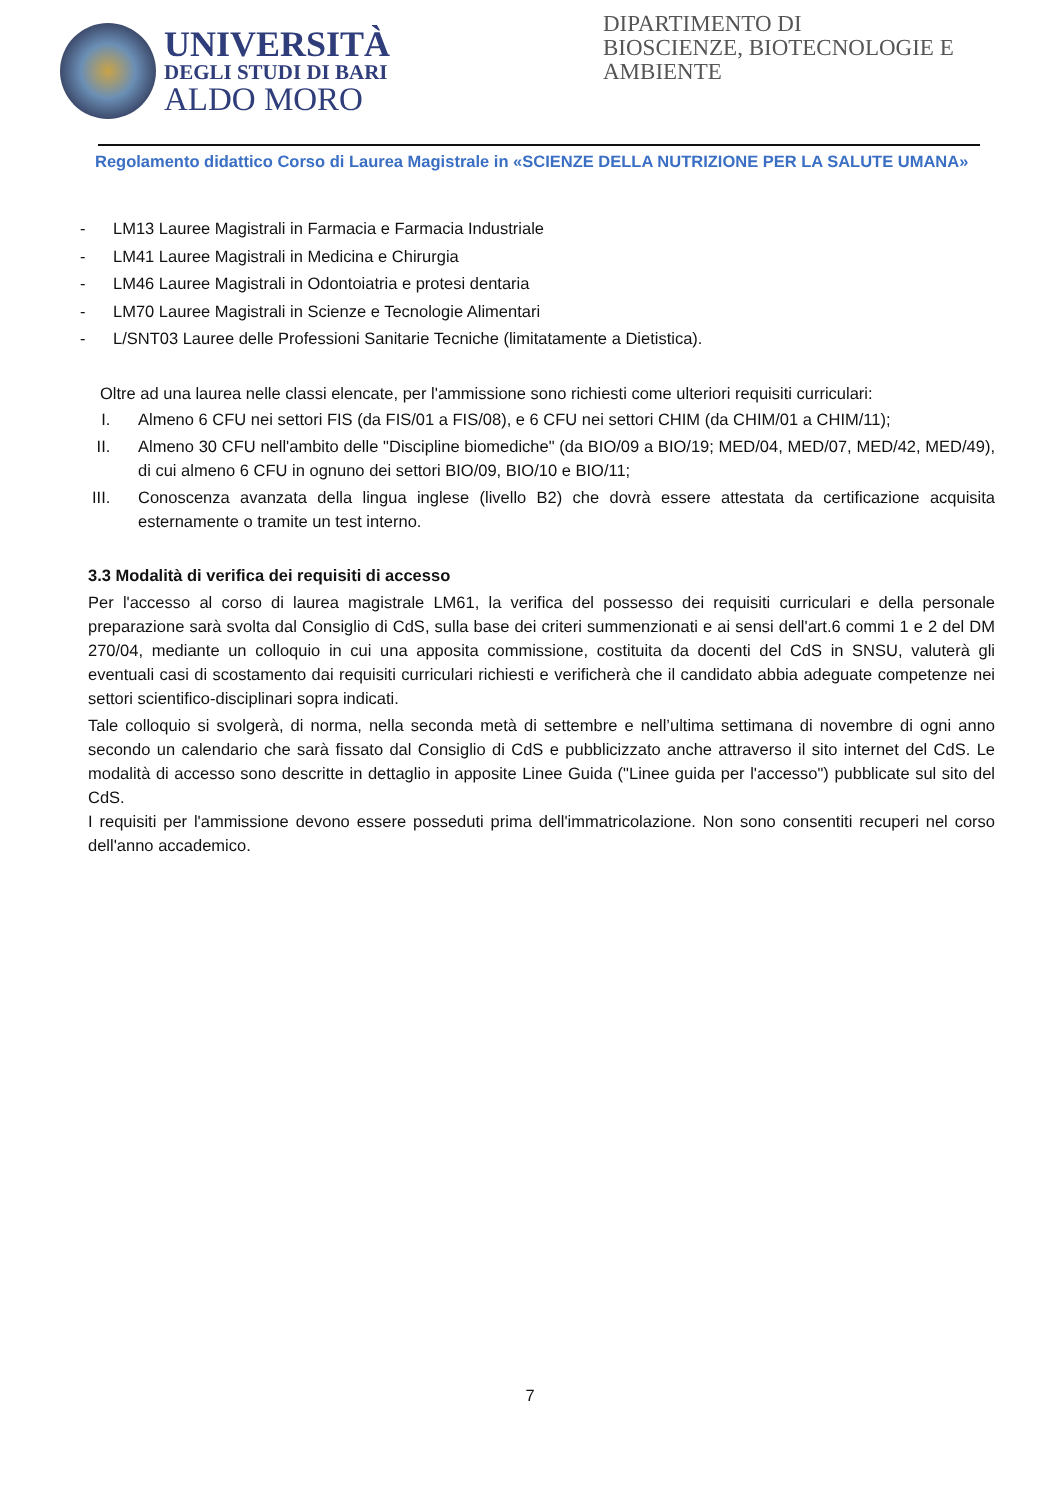UNIVERSITÀ
DEGLI STUDI DI BARI
ALDO MORO
DIPARTIMENTO DI
BIOSCIENZE, BIOTECNOLOGIE E
AMBIENTE
Regolamento didattico Corso di Laurea Magistrale in «SCIENZE DELLA NUTRIZIONE PER LA SALUTE UMANA»
- LM13 Lauree Magistrali in Farmacia e Farmacia Industriale
- LM41 Lauree Magistrali in Medicina e Chirurgia
- LM46 Lauree Magistrali in Odontoiatria e protesi dentaria
- LM70 Lauree Magistrali in Scienze e Tecnologie Alimentari
- L/SNT03 Lauree delle Professioni Sanitarie Tecniche (limitatamente a Dietistica).
Oltre ad una laurea nelle classi elencate, per l'ammissione sono richiesti come ulteriori requisiti curriculari:
I. Almeno 6 CFU nei settori FIS (da FIS/01 a FIS/08), e 6 CFU nei settori CHIM (da CHIM/01 a CHIM/11);
II. Almeno 30 CFU nell'ambito delle "Discipline biomediche" (da BIO/09 a BIO/19; MED/04, MED/07, MED/42, MED/49), di cui almeno 6 CFU in ognuno dei settori BIO/09, BIO/10 e BIO/11;
III. Conoscenza avanzata della lingua inglese (livello B2) che dovrà essere attestata da certificazione acquisita esternamente o tramite un test interno.
3.3 Modalità di verifica dei requisiti di accesso
Per l'accesso al corso di laurea magistrale LM61, la verifica del possesso dei requisiti curriculari e della personale preparazione sarà svolta dal Consiglio di CdS, sulla base dei criteri summenzionati e ai sensi dell'art.6 commi 1 e 2 del DM 270/04, mediante un colloquio in cui una apposita commissione, costituita da docenti del CdS in SNSU, valuterà gli eventuali casi di scostamento dai requisiti curriculari richiesti e verificherà che il candidato abbia adeguate competenze nei settori scientifico-disciplinari sopra indicati.
Tale colloquio si svolgerà, di norma, nella seconda metà di settembre e nell’ultima settimana di novembre di ogni anno secondo un calendario che sarà fissato dal Consiglio di CdS e pubblicizzato anche attraverso il sito internet del CdS. Le modalità di accesso sono descritte in dettaglio in apposite Linee Guida ("Linee guida per l'accesso") pubblicate sul sito del CdS.
I requisiti per l'ammissione devono essere posseduti prima dell'immatricolazione. Non sono consentiti recuperi nel corso dell'anno accademico.
7